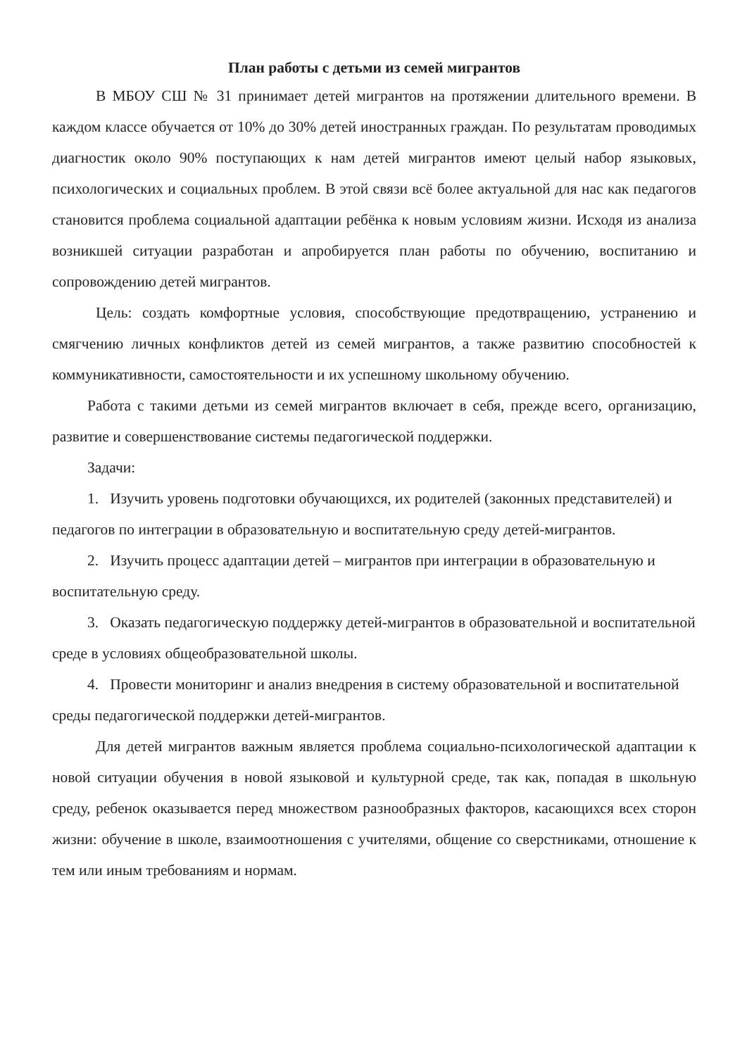План работы с детьми из семей мигрантов
В МБОУ СШ № 31 принимает детей мигрантов на протяжении длительного времени. В каждом классе обучается от 10% до 30% детей иностранных граждан. По результатам проводимых диагностик около 90% поступающих к нам детей мигрантов имеют целый набор языковых, психологических и социальных проблем. В этой связи всё более актуальной для нас как педагогов становится проблема социальной адаптации ребёнка к новым условиям жизни. Исходя из анализа возникшей ситуации разработан и апробируется план работы по обучению, воспитанию и сопровождению детей мигрантов.
Цель: создать комфортные условия, способствующие предотвращению, устранению и смягчению личных конфликтов детей из семей мигрантов, а также развитию способностей к коммуникативности, самостоятельности и их успешному школьному обучению.
Работа с такими детьми из семей мигрантов включает в себя, прежде всего, организацию, развитие и совершенствование системы педагогической поддержки.
Задачи:
1. Изучить уровень подготовки обучающихся, их родителей (законных представителей) и педагогов по интеграции в образовательную и воспитательную среду детей-мигрантов.
2. Изучить процесс адаптации детей – мигрантов при интеграции в образовательную и воспитательную среду.
3. Оказать педагогическую поддержку детей-мигрантов в образовательной и воспитательной среде в условиях общеобразовательной школы.
4. Провести мониторинг и анализ внедрения в систему образовательной и воспитательной среды педагогической поддержки детей-мигрантов.
Для детей мигрантов важным является проблема социально-психологической адаптации к новой ситуации обучения в новой языковой и культурной среде, так как, попадая в школьную среду, ребенок оказывается перед множеством разнообразных факторов, касающихся всех сторон жизни: обучение в школе, взаимоотношения с учителями, общение со сверстниками, отношение к тем или иным требованиям и нормам.